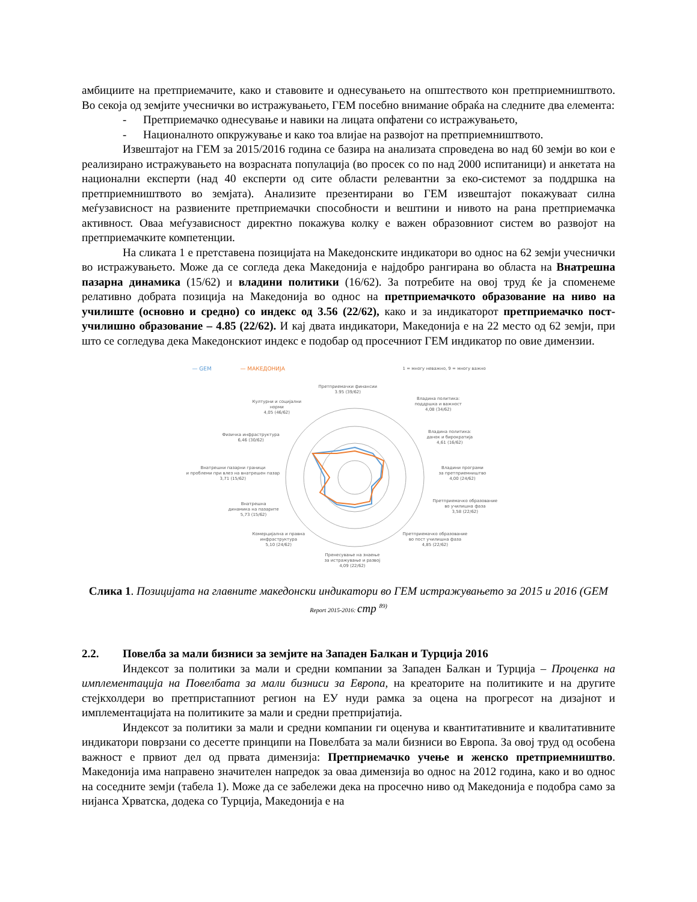амбициите на претприемачите, како и ставовите и однесувањето на општеството кон претприемништвото. Во секоја од земјите учеснички во истражувањето, ГЕМ посебно внимание обраќа на следните два елемента:
- Претприемачко однесување и навики на лицата опфатени со истражувањето,
- Националното опкружување и како тоа влијае на развојот на претприемништвото.
Извештајот на ГЕМ за 2015/2016 година се базира на анализата спроведена во над 60 земји во кои е реализирано истражувањето на возрасната популација (во просек со по над 2000 испитаници) и анкетата на национални експерти (над 40 експерти од сите области релевантни за еко-системот за поддршка на претприемништвото во земјата). Анализите презентирани во ГЕМ извештајот покажуваат силна меѓузависност на развиените претприемачки способности и вештини и нивото на рана претприемачка активност. Оваа меѓузависност директно покажува колку е важен образовниот систем во развојот на претприемачките компетенции.
На сликата 1 е претставена позицијата на Македонските индикатори во однос на 62 земји учеснички во истражувањето. Може да се согледа дека Македонија е најдобро рангирана во областа на Внатрешна пазарна динамика (15/62) и владини политики (16/62). За потребите на овој труд ќе ја споменеме релативно добрата позиција на Македонија во однос на претприемачкото образование на ниво на училиште (основно и средно) со индекс од 3.56 (22/62), како и за индикаторот претприемачко пост-училишно образование – 4.85 (22/62). И кај двата индикатори, Македонија е на 22 место од 62 земји, при што се согледува дека Македонскиот индекс е подобар од просечниот ГЕМ индикатор по овие димензии.
— GEM — МАКЕДОНИЈА
1 = многу неважно, 9 = многу важно
Претприемачки финансии
3.95 (39/62)
Владина политика:
поддршка и важност
4,08 (34/62)
Владина политика:
данок и бирократија
4,61 (16/62)
Владини програми
за претприемништво
4,00 (24/62)
Претприемачко образование
во училишна фаза
3,58 (22/62)
Претприемачко образование
во пост училишна фаза
4,85 (22/62)
Пренесување на знаење
за истражување и развој
4,09 (22/62)
Комерцијална и правна
инфраструктура
5,10 (24/62)
Внатрешна
динамика на пазарите
5,73 (15/62)
Внатрешни пазарни граници
и проблеми при влез на внатрешен пазар
3,71 (15/62)
Физичка инфраструктура
6,46 (30/62)
Културни и социјални
норми
4,05 (46/62)
Слика 1. Позицијата на главните македонски индикатори во ГЕМ истражувањето за 2015 и 2016 (GEM Report 2015-2016: стр <sup>89)</sup>
2.2. Повелба за мали бизниси за земјите на Западен Балкан и Турција 2016
Индексот за политики за мали и средни компании за Западен Балкан и Турција – Проценка на имплементација на Повелбата за мали бизниси за Европа, на креаторите на политиките и на другите стејкхолдери во претпристапниот регион на ЕУ нуди рамка за оцена на прогресот на дизајнот и имплементацијата на политиките за мали и средни претпријатија.
Индексот за политики за мали и средни компании ги оценува и квантитативните и квалитативните индикатори поврзани со десетте принципи на Повелбата за мали бизниси во Европа. За овој труд од особена важност е првиот дел од првата димензија: Претприемачко учење и женско претприемништво. Македонија има направено значителен напредок за оваа димензија во однос на 2012 година, како и во однос на соседните земји (табела 1). Може да се забележи дека на просечно ниво од Македонија е подобра само за нијанса Хрватска, додека со Турција, Македонија е на